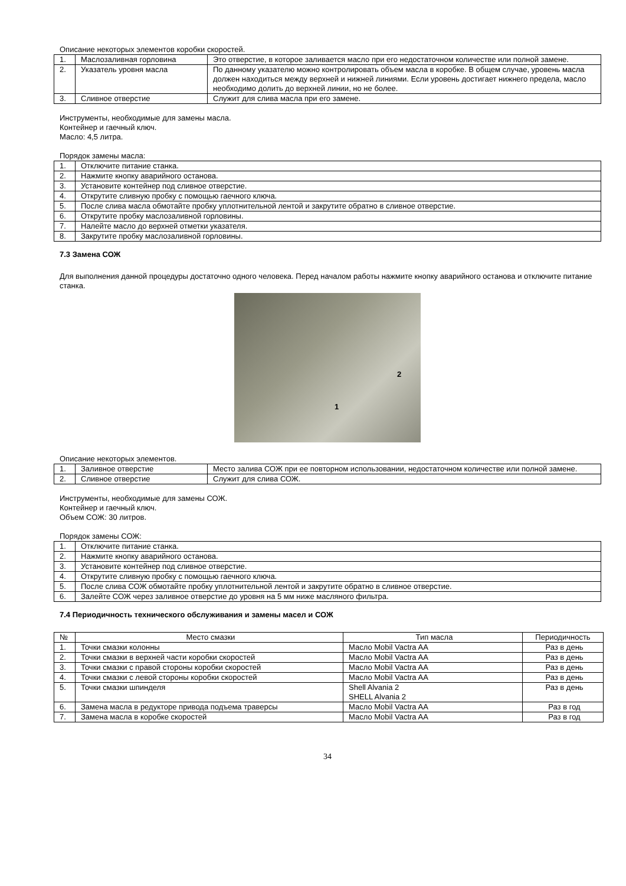Описание некоторых элементов коробки скоростей.
| 1. | Маслозаливная горловина | Это отверстие, в которое заливается масло при его недостаточном количестве или полной замене. |
| 2. | Указатель уровня масла | По данному указателю можно контролировать объем масла в коробке. В общем случае, уровень масла должен находиться между верхней и нижней линиями. Если уровень достигает нижнего предела, масло необходимо долить до верхней линии, но не более. |
| 3. | Сливное отверстие | Служит для слива масла при его замене. |
Инструменты, необходимые для замены масла.
Контейнер и гаечный ключ.
Масло: 4,5 литра.
Порядок замены масла:
| 1. | Отключите питание станка. |
| 2. | Нажмите кнопку аварийного останова. |
| 3. | Установите контейнер под сливное отверстие. |
| 4. | Открутите сливную пробку с помощью гаечного ключа. |
| 5. | После слива масла обмотайте пробку уплотнительной лентой и закрутите обратно в сливное отверстие. |
| 6. | Открутите пробку маслозаливной горловины. |
| 7. | Налейте масло до верхней отметки указателя. |
| 8. | Закрутите пробку маслозаливной горловины. |
7.3 Замена СОЖ
Для выполнения данной процедуры достаточно одного человека. Перед началом работы нажмите кнопку аварийного останова и отключите питание станка.
1
2
Описание некоторых элементов.
| 1. | Заливное отверстие | Место залива СОЖ при ее повторном использовании, недостаточном количестве или полной замене. |
| 2. | Сливное отверстие | Служит для слива СОЖ. |
Инструменты, необходимые для замены СОЖ.
Контейнер и гаечный ключ.
Объем СОЖ: 30 литров.
Порядок замены СОЖ:
| 1. | Отключите питание станка. |
| 2. | Нажмите кнопку аварийного останова. |
| 3. | Установите контейнер под сливное отверстие. |
| 4. | Открутите сливную пробку с помощью гаечного ключа. |
| 5. | После слива СОЖ обмотайте пробку уплотнительной лентой и закрутите обратно в сливное отверстие. |
| 6. | Залейте СОЖ через заливное отверстие до уровня на 5 мм ниже масляного фильтра. |
7.4 Периодичность технического обслуживания и замены масел и СОЖ
| № | Место смазки | Тип масла | Периодичность |
| --- | --- | --- | --- |
| 1. | Точки смазки колонны | Масло Mobil Vactra AA | Раз в день |
| 2. | Точки смазки в верхней части коробки скоростей | Масло Mobil Vactra AA | Раз в день |
| 3. | Точки смазки с правой стороны коробки скоростей | Масло Mobil Vactra AA | Раз в день |
| 4. | Точки смазки с левой стороны коробки скоростей | Масло Mobil Vactra AA | Раз в день |
| 5. | Точки смазки шпинделя | Shell Alvania 2 SHELL Alvania 2 | Раз в день |
| 6. | Замена масла в редукторе привода подъема траверсы | Масло Mobil Vactra AA | Раз в год |
| 7. | Замена масла в коробке скоростей | Масло Mobil Vactra AA | Раз в год |
34